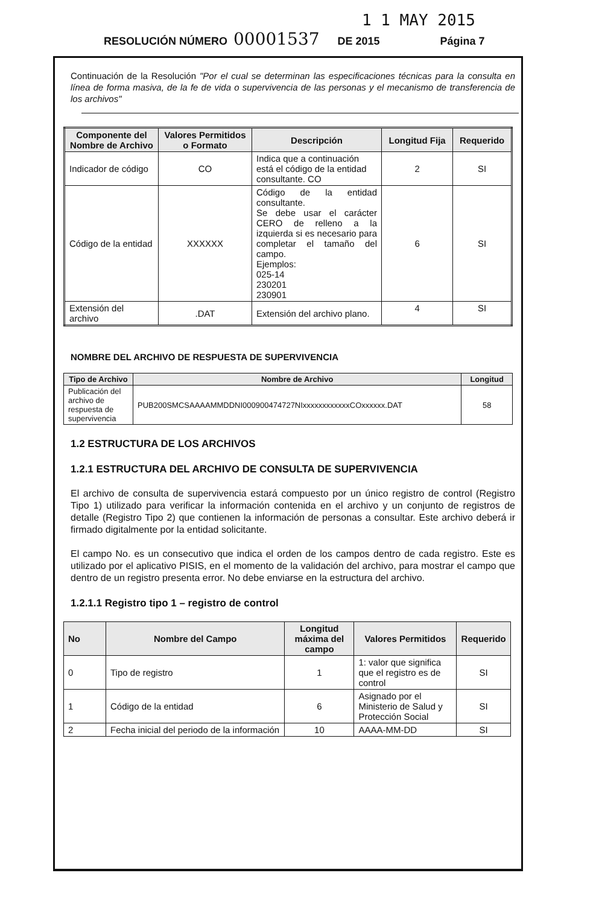1 1 MAY 2015
RESOLUCIÓN NÚMERO 00001537 DE 2015 Página 7
Continuación de la Resolución "Por el cual se determinan las especificaciones técnicas para la consulta en línea de forma masiva, de la fe de vida o supervivencia de las personas y el mecanismo de transferencia de los archivos"
| Componente del Nombre de Archivo | Valores Permitidos o Formato | Descripción | Longitud Fija | Requerido |
| --- | --- | --- | --- | --- |
| Indicador de código | CO | Indica que a continuación está el código de la entidad consultante. CO | 2 | SI |
| Código de la entidad | XXXXXX | Código de la entidad consultante. Se debe usar el carácter CERO de relleno a la izquierda si es necesario para completar el tamaño del campo. Ejemplos: 025-14 230201 230901 | 6 | SI |
| Extensión del archivo | .DAT | Extensión del archivo plano. | 4 | SI |
NOMBRE DEL ARCHIVO DE RESPUESTA DE SUPERVIVENCIA
| Tipo de Archivo | Nombre de Archivo | Longitud |
| --- | --- | --- |
| Publicación del archivo de respuesta de supervivencia | PUB200SMCSAAAAMMDDNI000900474727NIxxxxxxxxxxxxCOxxxxxx.DAT | 58 |
1.2 ESTRUCTURA DE LOS ARCHIVOS
1.2.1 ESTRUCTURA DEL ARCHIVO DE CONSULTA DE SUPERVIVENCIA
El archivo de consulta de supervivencia estará compuesto por un único registro de control (Registro Tipo 1) utilizado para verificar la información contenida en el archivo y un conjunto de registros de detalle (Registro Tipo 2) que contienen la información de personas a consultar. Este archivo deberá ir firmado digitalmente por la entidad solicitante.
El campo No. es un consecutivo que indica el orden de los campos dentro de cada registro. Este es utilizado por el aplicativo PISIS, en el momento de la validación del archivo, para mostrar el campo que dentro de un registro presenta error. No debe enviarse en la estructura del archivo.
1.2.1.1 Registro tipo 1 – registro de control
| No | Nombre del Campo | Longitud máxima del campo | Valores Permitidos | Requerido |
| --- | --- | --- | --- | --- |
| 0 | Tipo de registro | 1 | 1: valor que significa que el registro es de control | SI |
| 1 | Código de la entidad | 6 | Asignado por el Ministerio de Salud y Protección Social | SI |
| 2 | Fecha inicial del periodo de la información | 10 | AAAA-MM-DD | SI |